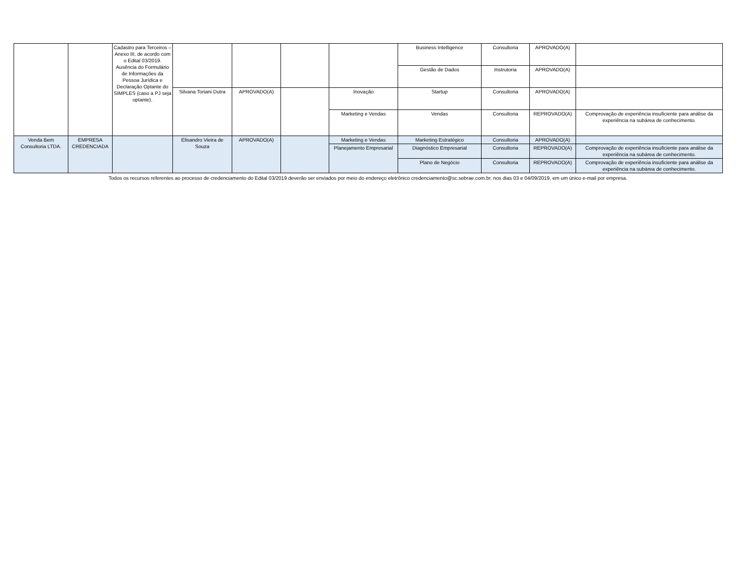| | | Cadastro para Terceiros – Anexo III, de acordo com o Edital 03/2019. Ausência do Formulário de Informações da Pessoa Jurídica e Declaração Optante do SIMPLES (caso a PJ seja optante). | | | | | Business Intelligence | Consultoria | APROVADO(A) | |
| | | | | | | | Gestão de Dados | Instrutoria | APROVADO(A) | |
| | | | Silvana Toriani Dutra | APROVADO(A) | | Inovação | Startup | Consultoria | APROVADO(A) | |
| | | | | | | Marketing e Vendas | Vendas | Consultoria | REPROVADO(A) | Comprovação de experiência insuficiente para análise da experiência na subárea de conhecimento. |
| Venda Bem Consultoria LTDA. | EMPRESA CREDENCIADA | | Elisandro Vieira de Souza | APROVADO(A) | | Marketing e Vendas | Marketing Estratégico | Consultoria | APROVADO(A) | |
| | | | | | | Planejamento Empresarial | Diagnóstico Empresarial | Consultoria | REPROVADO(A) | Comprovação de experiência insuficiente para análise da experiência na subárea de conhecimento. |
| | | | | | | | Plano de Negócio | Consultoria | REPROVADO(A) | Comprovação de experiência insuficiente para análise da experiência na subárea de conhecimento. |
Todos os recursos referentes ao processo de credenciamento do Edital 03/2019 deverão ser enviados por meio do endereço eletrônico credenciamento@sc.sebrae.com.br, nos dias 03 e 04/09/2019, em um único e-mail por empresa.